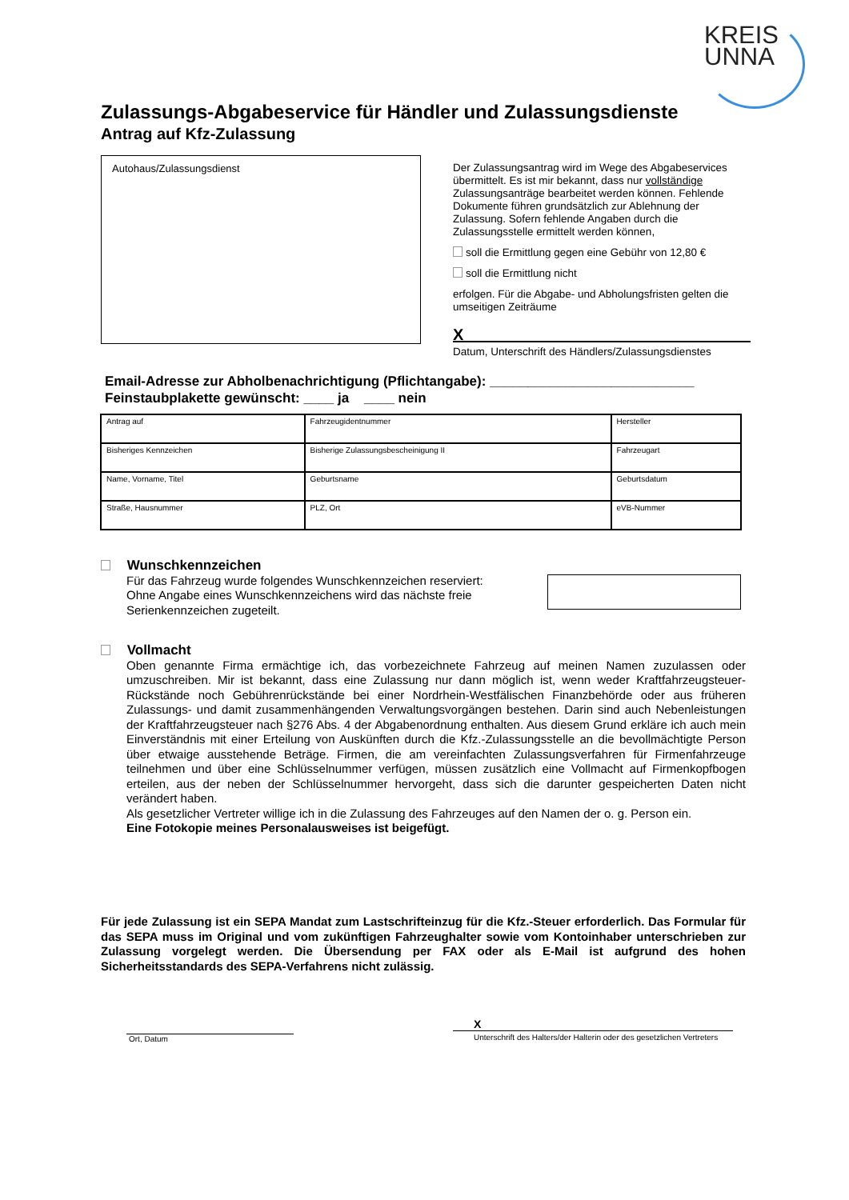KREIS
UNNA
Zulassungs-Abgabeservice für Händler und Zulassungsdienste
Antrag auf Kfz-Zulassung
Autohaus/Zulassungsdienst
Der Zulassungsantrag wird im Wege des Abgabeservices übermittelt. Es ist mir bekannt, dass nur vollständige Zulassungsanträge bearbeitet werden können. Fehlende Dokumente führen grundsätzlich zur Ablehnung der Zulassung. Sofern fehlende Angaben durch die Zulassungsstelle ermittelt werden können,
soll die Ermittlung gegen eine Gebühr von 12,80 €
soll die Ermittlung nicht
erfolgen. Für die Abgabe- und Abholungsfristen gelten die umseitigen Zeiträume
X
Datum, Unterschrift des Händlers/Zulassungsdienstes
Email-Adresse zur Abholbenachrichtigung (Pflichtangabe): ___________________________
Feinstaubplakette gewünscht: ____ ja ____ nein
| Antrag auf | Fahrzeugidentnummer | Hersteller |
| Bisheriges Kennzeichen | Bisherige Zulassungsbescheinigung II | Fahrzeugart |
| Name, Vorname, Titel | Geburtsname | Geburtsdatum |
| Straße, Hausnummer | PLZ, Ort | eVB-Nummer |
Wunschkennzeichen
Für das Fahrzeug wurde folgendes Wunschkennzeichen reserviert:
Ohne Angabe eines Wunschkennzeichens wird das nächste freie
Serienkennzeichen zugeteilt.
Vollmacht
Oben genannte Firma ermächtige ich, das vorbezeichnete Fahrzeug auf meinen Namen zuzulassen oder umzuschreiben. Mir ist bekannt, dass eine Zulassung nur dann möglich ist, wenn weder Kraftfahrzeugsteuer-Rückstände noch Gebührenrückstände bei einer Nordrhein-Westfälischen Finanzbehörde oder aus früheren Zulassungs- und damit zusammenhängenden Verwaltungsvorgängen bestehen. Darin sind auch Nebenleistungen der Kraftfahrzeugsteuer nach §276 Abs. 4 der Abgabenordnung enthalten. Aus diesem Grund erkläre ich auch mein Einverständnis mit einer Erteilung von Auskünften durch die Kfz.-Zulassungsstelle an die bevollmächtigte Person über etwaige ausstehende Beträge. Firmen, die am vereinfachten Zulassungsverfahren für Firmenfahrzeuge teilnehmen und über eine Schlüsselnummer verfügen, müssen zusätzlich eine Vollmacht auf Firmenkopfbogen erteilen, aus der neben der Schlüsselnummer hervorgeht, dass sich die darunter gespeicherten Daten nicht verändert haben.
Als gesetzlicher Vertreter willige ich in die Zulassung des Fahrzeuges auf den Namen der o. g. Person ein.
Eine Fotokopie meines Personalausweises ist beigefügt.
Für jede Zulassung ist ein SEPA Mandat zum Lastschrifteinzug für die Kfz.-Steuer erforderlich. Das Formular für das SEPA muss im Original und vom zukünftigen Fahrzeughalter sowie vom Kontoinhaber unterschrieben zur Zulassung vorgelegt werden. Die Übersendung per FAX oder als E-Mail ist aufgrund des hohen Sicherheitsstandards des SEPA-Verfahrens nicht zulässig.
Ort, Datum
X
Unterschrift des Halters/der Halterin oder des gesetzlichen Vertreters